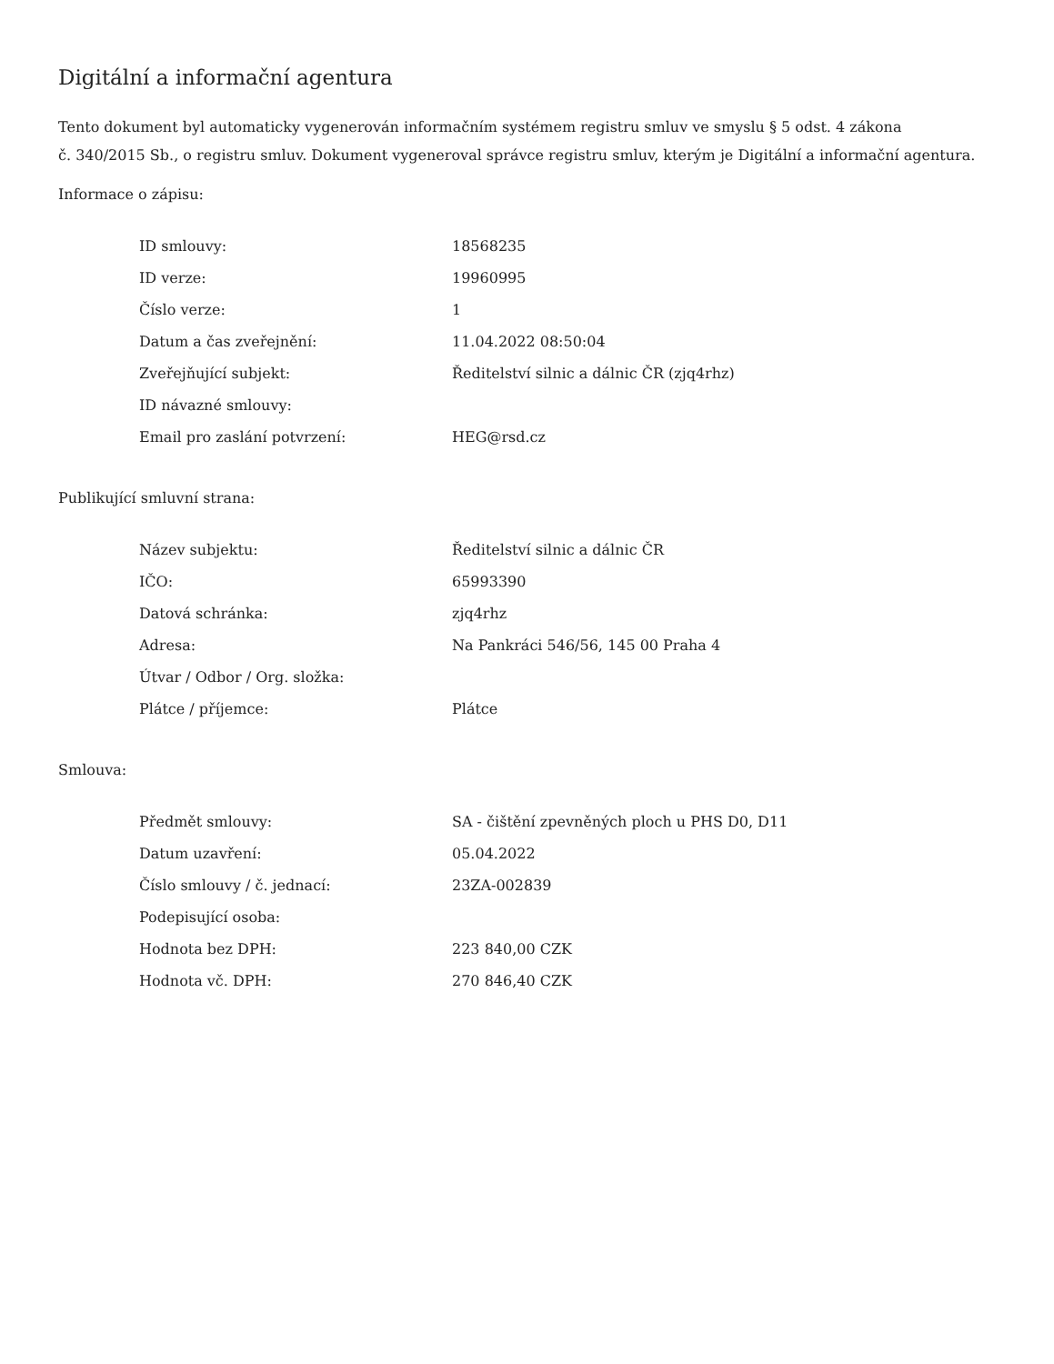Digitální a informační agentura
Tento dokument byl automaticky vygenerován informačním systémem registru smluv ve smyslu § 5 odst. 4 zákona
č. 340/2015 Sb., o registru smluv. Dokument vygeneroval správce registru smluv, kterým je Digitální a informační agentura.
Informace o zápisu:
| ID smlouvy: | 18568235 |
| ID verze: | 19960995 |
| Číslo verze: | 1 |
| Datum a čas zveřejnění: | 11.04.2022 08:50:04 |
| Zveřejňující subjekt: | Ředitelství silnic a dálnic ČR (zjq4rhz) |
| ID návazné smlouvy: | |
| Email pro zaslání potvrzení: | HEG@rsd.cz |
Publikující smluvní strana:
| Název subjektu: | Ředitelství silnic a dálnic ČR |
| IČO: | 65993390 |
| Datová schránka: | zjq4rhz |
| Adresa: | Na Pankráci 546/56, 145 00 Praha 4 |
| Útvar / Odbor / Org. složka: | |
| Plátce / příjemce: | Plátce |
Smlouva:
| Předmět smlouvy: | SA - čištění zpevněných ploch u PHS D0, D11 |
| Datum uzavření: | 05.04.2022 |
| Číslo smlouvy / č. jednací: | 23ZA-002839 |
| Podepisující osoba: | |
| Hodnota bez DPH: | 223 840,00 CZK |
| Hodnota vč. DPH: | 270 846,40 CZK |